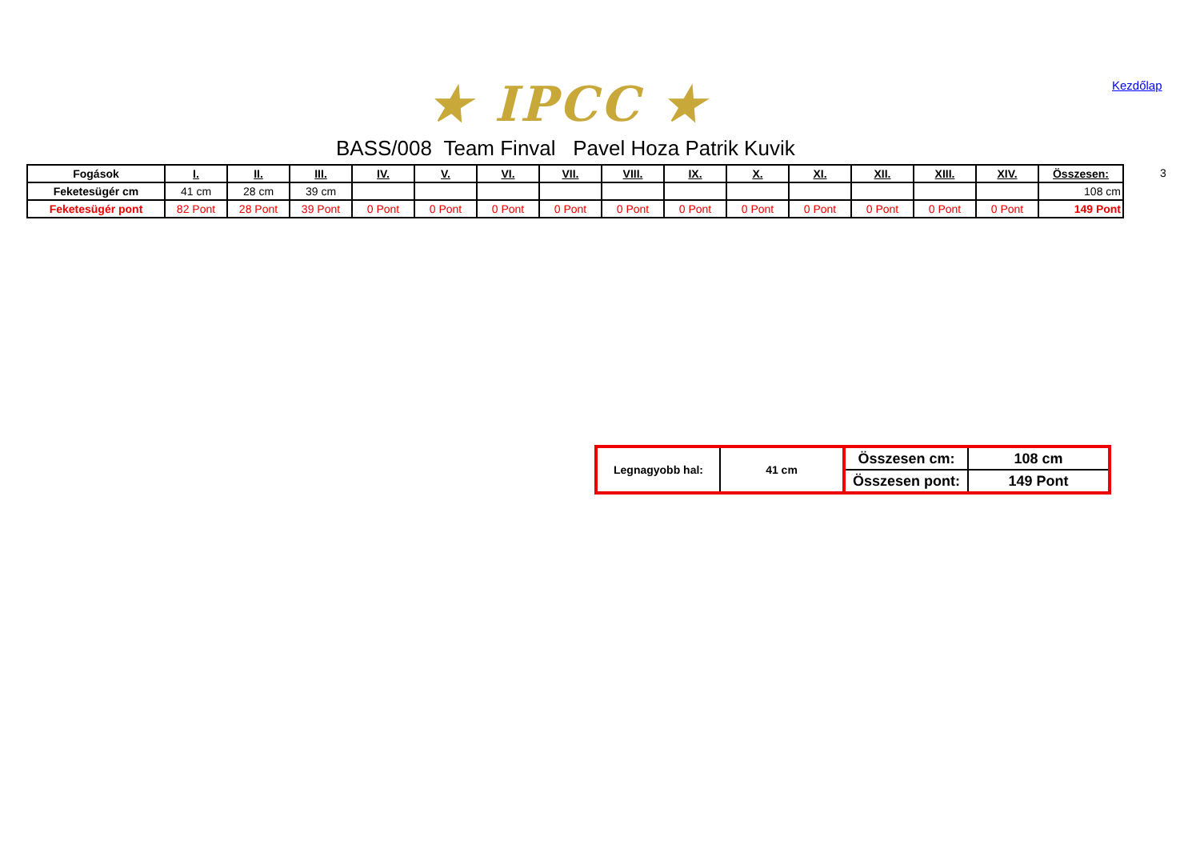★ IPCC ★ Kezdőlap
BASS/008 Team Finval Pavel Hoza Patrik Kuvik
| Fogások | I. | II. | III. | IV. | V. | VI. | VII. | VIII. | IX. | X. | XI. | XII. | XIII. | XIV. | Összesen: |
| --- | --- | --- | --- | --- | --- | --- | --- | --- | --- | --- | --- | --- | --- | --- | --- |
| Feketesügér cm | 41 cm | 28 cm | 39 cm | | | | | | | | | | | | 108 cm |
| Feketesügér pont | 82 Pont | 28 Pont | 39 Pont | 0 Pont | 0 Pont | 0 Pont | 0 Pont | 0 Pont | 0 Pont | 0 Pont | 0 Pont | 0 Pont | 0 Pont | 0 Pont | 149 Pont |
3
| Legnagyobb hal: | 41 cm | Összesen cm: | 108 cm |
| | | Összesen pont: | 149 Pont |